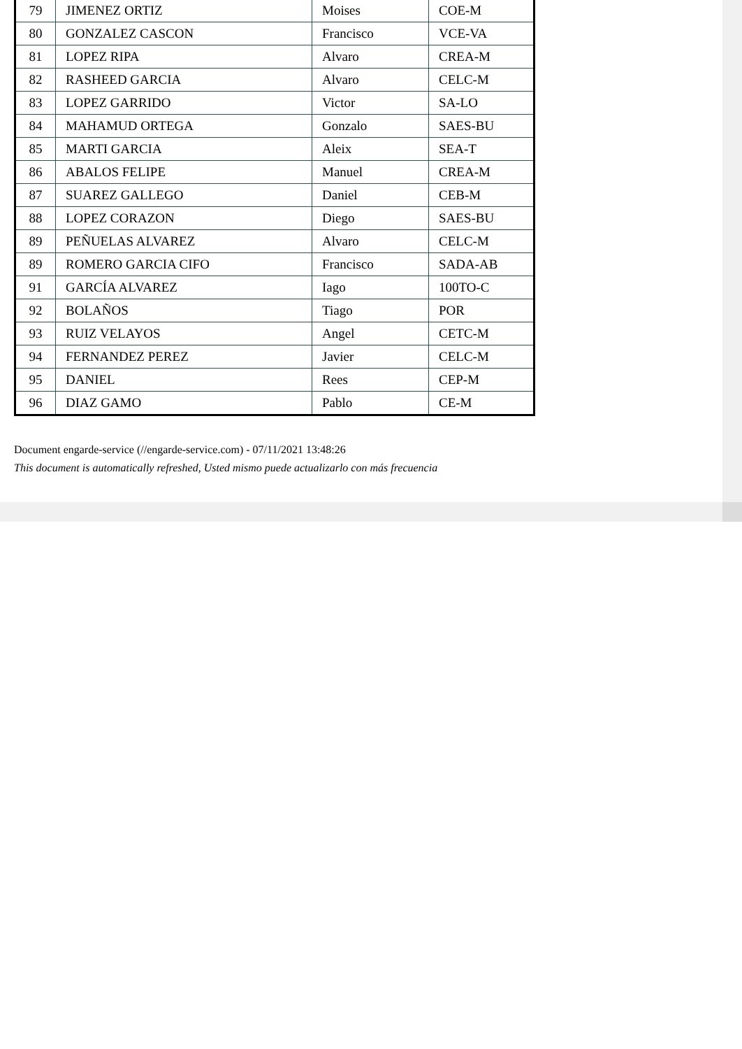| 79 | JIMENEZ ORTIZ | Moises | COE-M |
| 80 | GONZALEZ CASCON | Francisco | VCE-VA |
| 81 | LOPEZ RIPA | Alvaro | CREA-M |
| 82 | RASHEED GARCIA | Alvaro | CELC-M |
| 83 | LOPEZ GARRIDO | Victor | SA-LO |
| 84 | MAHAMUD ORTEGA | Gonzalo | SAES-BU |
| 85 | MARTI GARCIA | Aleix | SEA-T |
| 86 | ABALOS FELIPE | Manuel | CREA-M |
| 87 | SUAREZ GALLEGO | Daniel | CEB-M |
| 88 | LOPEZ CORAZON | Diego | SAES-BU |
| 89 | PEÑUELAS ALVAREZ | Alvaro | CELC-M |
| 89 | ROMERO GARCIA CIFO | Francisco | SADA-AB |
| 91 | GARCÍA ALVAREZ | Iago | 100TO-C |
| 92 | BOLAÑOS | Tiago | POR |
| 93 | RUIZ VELAYOS | Angel | CETC-M |
| 94 | FERNANDEZ PEREZ | Javier | CELC-M |
| 95 | DANIEL | Rees | CEP-M |
| 96 | DIAZ GAMO | Pablo | CE-M |
Document engarde-service (//engarde-service.com) - 07/11/2021 13:48:26
This document is automatically refreshed, Usted mismo puede actualizarlo con más frecuencia